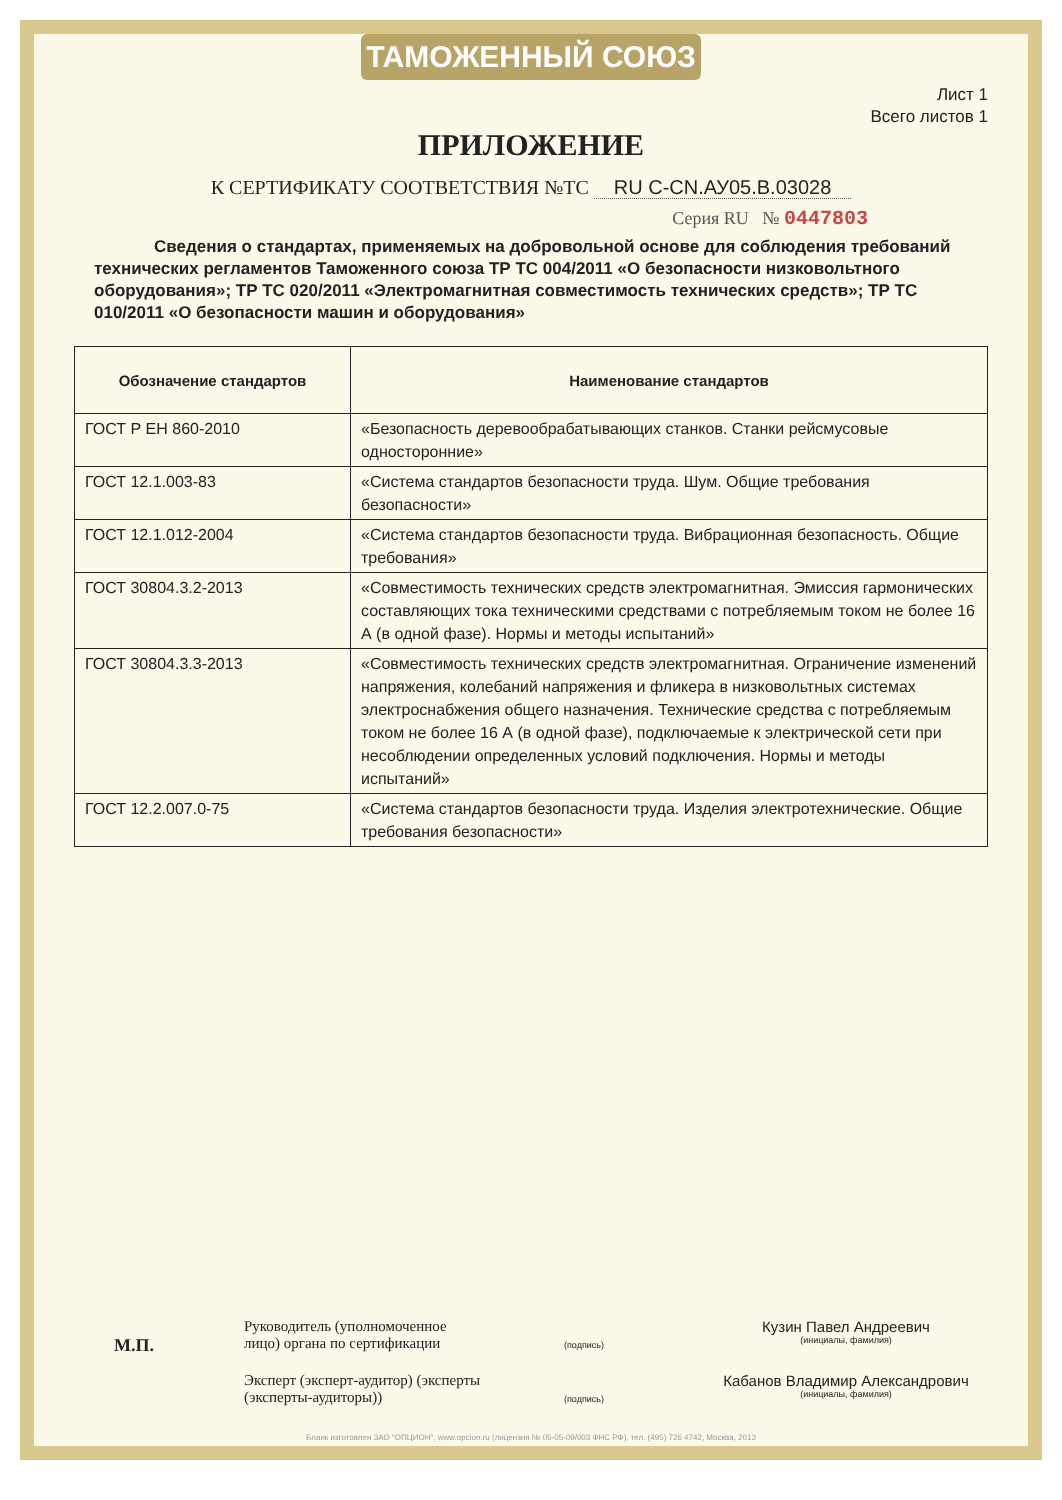ТАМОЖЕННЫЙ СОЮЗ
Лист 1
Всего листов 1
ПРИЛОЖЕНИЕ
К СЕРТИФИКАТУ СООТВЕТСТВИЯ №ТС RU C-CN.АУ05.В.03028
Серия RU № 0447803
Сведения о стандартах, применяемых на добровольной основе для соблюдения требований технических регламентов Таможенного союза ТР ТС 004/2011 «О безопасности низковольтного оборудования»; ТР ТС 020/2011 «Электромагнитная совместимость технических средств»; ТР ТС 010/2011 «О безопасности машин и оборудования»
| Обозначение стандартов | Наименование стандартов |
| --- | --- |
| ГОСТ Р ЕН 860-2010 | «Безопасность деревообрабатывающих станков. Станки рейсмусовые односторонние» |
| ГОСТ 12.1.003-83 | «Система стандартов безопасности труда. Шум. Общие требования безопасности» |
| ГОСТ 12.1.012-2004 | «Система стандартов безопасности труда. Вибрационная безопасность. Общие требования» |
| ГОСТ 30804.3.2-2013 | «Совместимость технических средств электромагнитная. Эмиссия гармонических составляющих тока техническими средствами с потребляемым током не более 16 А (в одной фазе). Нормы и методы испытаний» |
| ГОСТ 30804.3.3-2013 | «Совместимость технических средств электромагнитная. Ограничение изменений напряжения, колебаний напряжения и фликера в низковольтных системах электроснабжения общего назначения. Технические средства с потребляемым током не более 16 А (в одной фазе), подключаемые к электрической сети при несоблюдении определенных условий подключения. Нормы и методы испытаний» |
| ГОСТ 12.2.007.0-75 | «Система стандартов безопасности труда. Изделия электротехнические. Общие требования безопасности» |
М.П.
Руководитель (уполномоченное лицо) органа по сертификации
(подпись)
Кузин Павел Андреевич
(инициалы, фамилия)
Эксперт (эксперт-аудитор) (эксперты (эксперты-аудиторы))
(подпись)
Кабанов Владимир Александрович
(инициалы, фамилия)
Бланк изготовлен ЗАО "ОПЦИОН", www.opcion.ru (лицензия № 05-05-09/003 ФНС РФ), тел. (495) 726 4742, Москва, 2013